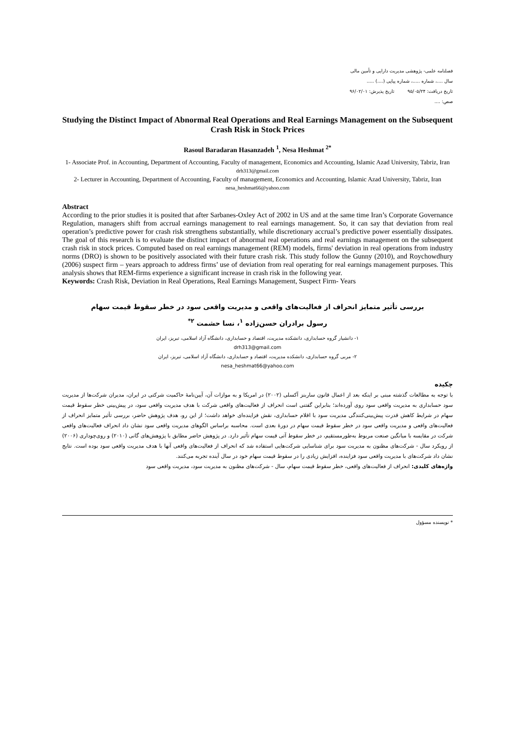فصلنامه علمی- پژوهشی مدیریت دارایی و تأمین مالی
سال ....، شماره .....، شماره پیاپی (....) .....
تاریخ دریافت: ۹۵/۰۵/۲۴ تاریخ پذیرش: ۹۶/۰۲/۰۱
صص: ....
Studying the Distinct Impact of Abnormal Real Operations and Real Earnings Management on the Subsequent Crash Risk in Stock Prices
Rasoul Baradaran Hasanzadeh <sup>1</sup>, Nesa Heshmat <sup>2*</sup>
1- Associate Prof. in Accounting, Department of Accounting, Faculty of management, Economics and Accounting, Islamic Azad University, Tabriz, Iran
drh313@gmail.com
2- Lecturer in Accounting, Department of Accounting, Faculty of management, Economics and Accounting, Islamic Azad University, Tabriz, Iran
nesa_heshmat66@yahoo.com
Abstract
According to the prior studies it is posited that after Sarbanes-Oxley Act of 2002 in US and at the same time Iran’s Corporate Governance Regulation, managers shift from accrual earnings management to real earnings management. So, it can say that deviation from real operation’s predictive power for crash risk strengthens substantially, while discretionary accrual’s predictive power essentially dissipates. The goal of this research is to evaluate the distinct impact of abnormal real operations and real earnings management on the subsequent crash risk in stock prices. Computed based on real earnings management (REM) models, firms' deviation in real operations from industry norms (DRO) is shown to be positively associated with their future crash risk. This study follow the Gunny (2010), and Roychowdhury (2006) suspect firm – years approach to address firms’ use of deviation from real operating for real earnings management purposes. This analysis shows that REM-firms experience a significant increase in crash risk in the following year.
Keywords: Crash Risk, Deviation in Real Operations, Real Earnings Management, Suspect Firm- Years
بررسی تأثیر متمایز انحراف از فعالیت‌های واقعی و مدیریت واقعی سود در خطر سقوط قیمت سهام
رسول برادران حسن‌زاده <sup>۱</sup>، نسا حشمت <sup>۲*</sup>
۱- دانشیار گروه حسابداری، دانشکده مدیریت، اقتصاد و حسابداری، دانشگاه آزاد اسلامی، تبریز، ایران
drh313@gmail.com
۲- مربی گروه حسابداری، دانشکده مدیریت، اقتصاد و حسابداری، دانشگاه آزاد اسلامی، تبریز، ایران
nesa_heshmat66@yahoo.com
چکیده
با توجه به مطالعات گذشته مبنی بر اینکه بعد از اعمال قانون ساربنز آکسلی (۲۰۰۲) در امریکا و به موازات آن، آیین‌نامهٔ حاکمیت شرکتی در ایران، مدیران شرکت‌ها از مدیریت سود حسابداری به مدیریت واقعی سود روی آورده‌اند؛ بنابراین گفتنی است انحراف از فعالیت‌های واقعی شرکت با هدف مدیریت واقعی سود، در پیش‌بینی خطر سقوط قیمت سهام در شرایط کاهش قدرت پیش‌بینی‌کنندگی مدیریت سود با اقلام حسابداری، نقش فزاینده‌ای خواهد داشت؛ از این رو، هدف پژوهش حاضر، بررسی تأثیر متمایز انحراف از فعالیت‌های واقعی و مدیریت واقعی سود در خطر سقوط قیمت سهام در دورهٔ بعدی است. محاسبه براساس الگوهای مدیریت واقعی سود نشان داد انحراف فعالیت‌های واقعی شرکت در مقایسه با میانگین صنعت مربوط به‌طورمستقیم، در خطر سقوط آتی قیمت سهام تأثیر دارد. در پژوهش حاضر مطابق با پژوهش‌های گانی (۲۰۱۰) و روی‌چوداری (۲۰۰۶) از رویکرد سال - شرکت‌های مظنون به مدیریت سود برای شناسایی شرکت‌هایی استفاده شد که انحراف از فعالیت‌های واقعی آنها با هدف مدیریت واقعی سود بوده است. نتایج نشان داد شرکت‌های با مدیریت واقعی سود فزاینده، افزایش زیادی را در سقوط قیمت سهام خود در سال آینده تجربه می‌کنند.
واژه‌های کلیدی: انحراف از فعالیت‌های واقعی، خطر سقوط قیمت سهام، سال - شرکت‌های مظنون به مدیریت سود، مدیریت واقعی سود
* نویسنده مسؤول